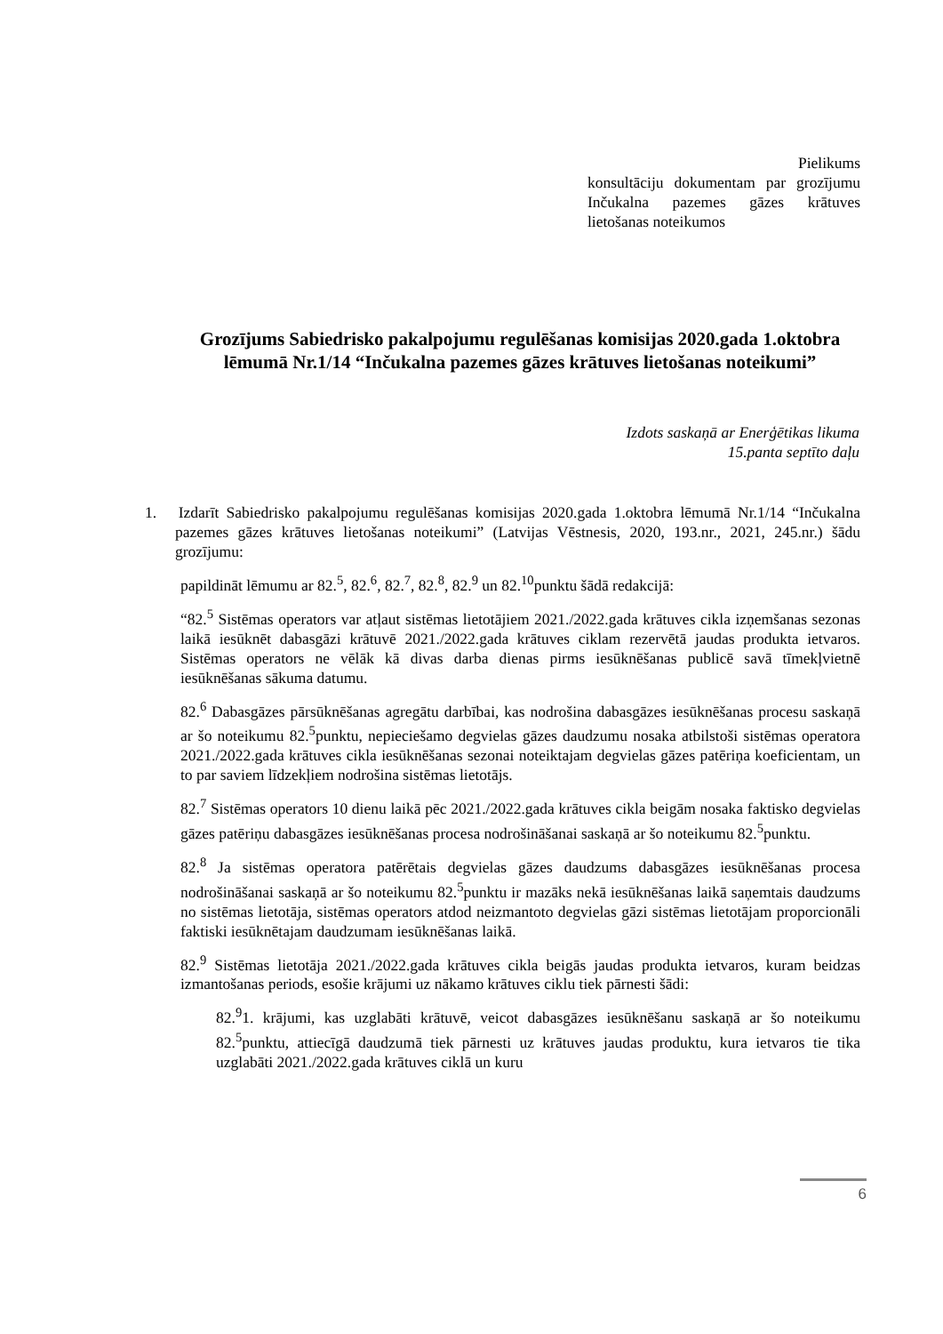Pielikums
konsultāciju dokumentam par grozījumu Inčukalna pazemes gāzes krātuves lietošanas noteikumos
Grozījums Sabiedrisko pakalpojumu regulēšanas komisijas 2020.gada 1.oktobra lēmumā Nr.1/14 “Inčukalna pazemes gāzes krātuves lietošanas noteikumi”
Izdots saskaņā ar Enerģētikas likuma
15.panta septīto daļu
1. Izdarīt Sabiedrisko pakalpojumu regulēšanas komisijas 2020.gada 1.oktobra lēmumā Nr.1/14 “Inčukalna pazemes gāzes krātuves lietošanas noteikumi” (Latvijas Vēstnesis, 2020, 193.nr., 2021, 245.nr.) šādu grozījumu:
papildināt lēmumu ar 82.<sup>5</sup>, 82.<sup>6</sup>, 82.<sup>7</sup>, 82.<sup>8</sup>, 82.<sup>9</sup> un 82.<sup>10</sup>punktu šādā redakcijā:
“82.<sup>5</sup> Sistēmas operators var atļaut sistēmas lietotājiem 2021./2022.gada krātuves cikla izņemšanas sezonas laikā iesūknēt dabasgāzi krātuvē 2021./2022.gada krātuves ciklam rezervētā jaudas produkta ietvaros. Sistēmas operators ne vēlāk kā divas darba dienas pirms iesūknēšanas publicē savā tīmekļvietnē iesūknēšanas sākuma datumu.
82.<sup>6</sup> Dabasgāzes pārsūknēšanas agregātu darbībai, kas nodrošina dabasgāzes iesūknēšanas procesu saskaņā ar šo noteikumu 82.<sup>5</sup>punktu, nepieciešamo degvielas gāzes daudzumu nosaka atbilstoši sistēmas operatora 2021./2022.gada krātuves cikla iesūknēšanas sezonai noteiktajam degvielas gāzes patēriņa koeficientam, un to par saviem līdzekļiem nodrošina sistēmas lietotājs.
82.<sup>7</sup> Sistēmas operators 10 dienu laikā pēc 2021./2022.gada krātuves cikla beigām nosaka faktisko degvielas gāzes patēriņu dabasgāzes iesūknēšanas procesa nodrošināšanai saskaņā ar šo noteikumu 82.<sup>5</sup>punktu.
82.<sup>8</sup> Ja sistēmas operatora patērētais degvielas gāzes daudzums dabasgāzes iesūknēšanas procesa nodrošināšanai saskaņā ar šo noteikumu 82.<sup>5</sup>punktu ir mazāks nekā iesūknēšanas laikā saņemtais daudzums no sistēmas lietotāja, sistēmas operators atdod neizmantoto degvielas gāzi sistēmas lietotājam proporcionāli faktiski iesūknētajam daudzumam iesūknēšanas laikā.
82.<sup>9</sup> Sistēmas lietotāja 2021./2022.gada krātuves cikla beigās jaudas produkta ietvaros, kuram beidzas izmantošanas periods, esošie krājumi uz nākamo krātuves ciklu tiek pārnesti šādi:
82.<sup>9</sup>1. krājumi, kas uzglabāti krātuvē, veicot dabasgāzes iesūknēšanu saskaņā ar šo noteikumu 82.<sup>5</sup>punktu, attiecīgā daudzumā tiek pārnesti uz krātuves jaudas produktu, kura ietvaros tie tika uzglabāti 2021./2022.gada krātuves ciklā un kuru
6